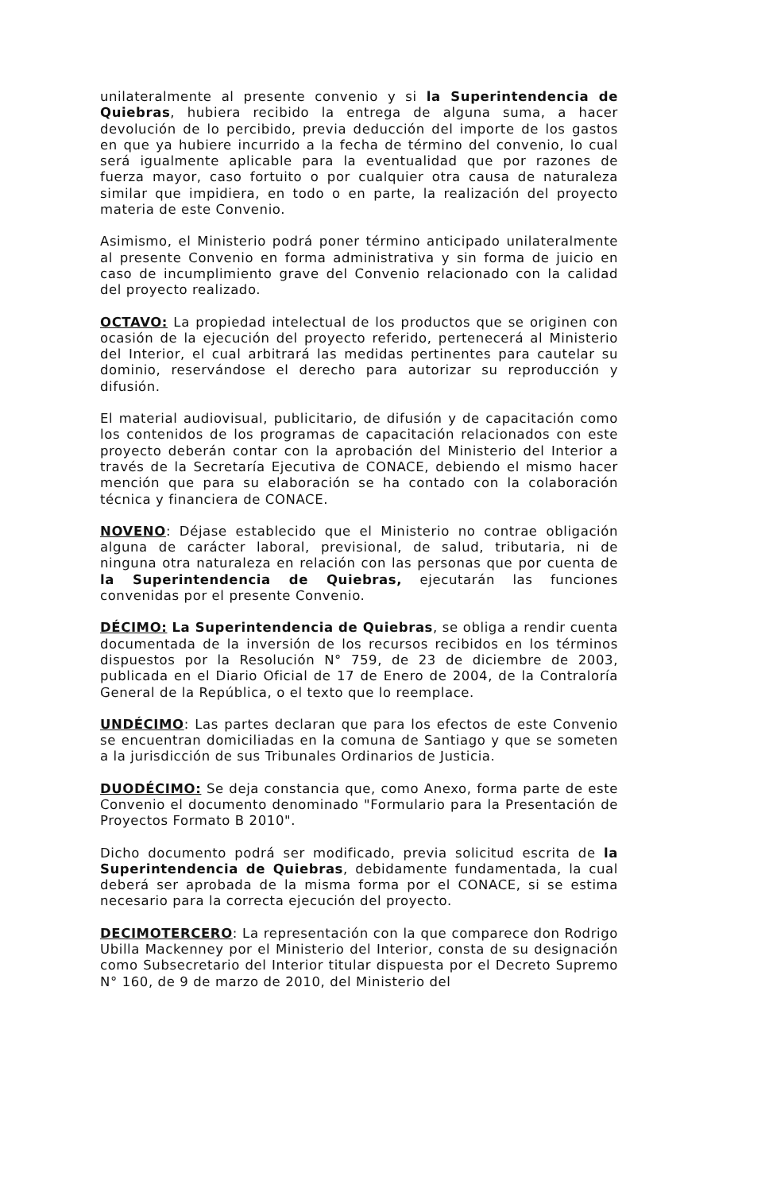unilateralmente al presente convenio y si la Superintendencia de Quiebras, hubiera recibido la entrega de alguna suma, a hacer devolución de lo percibido, previa deducción del importe de los gastos en que ya hubiere incurrido a la fecha de término del convenio, lo cual será igualmente aplicable para la eventualidad que por razones de fuerza mayor, caso fortuito o por cualquier otra causa de naturaleza similar que impidiera, en todo o en parte, la realización del proyecto materia de este Convenio.
Asimismo, el Ministerio podrá poner término anticipado unilateralmente al presente Convenio en forma administrativa y sin forma de juicio en caso de incumplimiento grave del Convenio relacionado con la calidad del proyecto realizado.
OCTAVO: La propiedad intelectual de los productos que se originen con ocasión de la ejecución del proyecto referido, pertenecerá al Ministerio del Interior, el cual arbitrará las medidas pertinentes para cautelar su dominio, reservándose el derecho para autorizar su reproducción y difusión.
El material audiovisual, publicitario, de difusión y de capacitación como los contenidos de los programas de capacitación relacionados con este proyecto deberán contar con la aprobación del Ministerio del Interior a través de la Secretaría Ejecutiva de CONACE, debiendo el mismo hacer mención que para su elaboración se ha contado con la colaboración técnica y financiera de CONACE.
NOVENO: Déjase establecido que el Ministerio no contrae obligación alguna de carácter laboral, previsional, de salud, tributaria, ni de ninguna otra naturaleza en relación con las personas que por cuenta de la Superintendencia de Quiebras, ejecutarán las funciones convenidas por el presente Convenio.
DÉCIMO: La Superintendencia de Quiebras, se obliga a rendir cuenta documentada de la inversión de los recursos recibidos en los términos dispuestos por la Resolución N° 759, de 23 de diciembre de 2003, publicada en el Diario Oficial de 17 de Enero de 2004, de la Contraloría General de la República, o el texto que lo reemplace.
UNDÉCIMO: Las partes declaran que para los efectos de este Convenio se encuentran domiciliadas en la comuna de Santiago y que se someten a la jurisdicción de sus Tribunales Ordinarios de Justicia.
DUODÉCIMO: Se deja constancia que, como Anexo, forma parte de este Convenio el documento denominado "Formulario para la Presentación de Proyectos Formato B 2010".
Dicho documento podrá ser modificado, previa solicitud escrita de la Superintendencia de Quiebras, debidamente fundamentada, la cual deberá ser aprobada de la misma forma por el CONACE, si se estima necesario para la correcta ejecución del proyecto.
DECIMOTERCERO: La representación con la que comparece don Rodrigo Ubilla Mackenney por el Ministerio del Interior, consta de su designación como Subsecretario del Interior titular dispuesta por el Decreto Supremo N° 160, de 9 de marzo de 2010, del Ministerio del